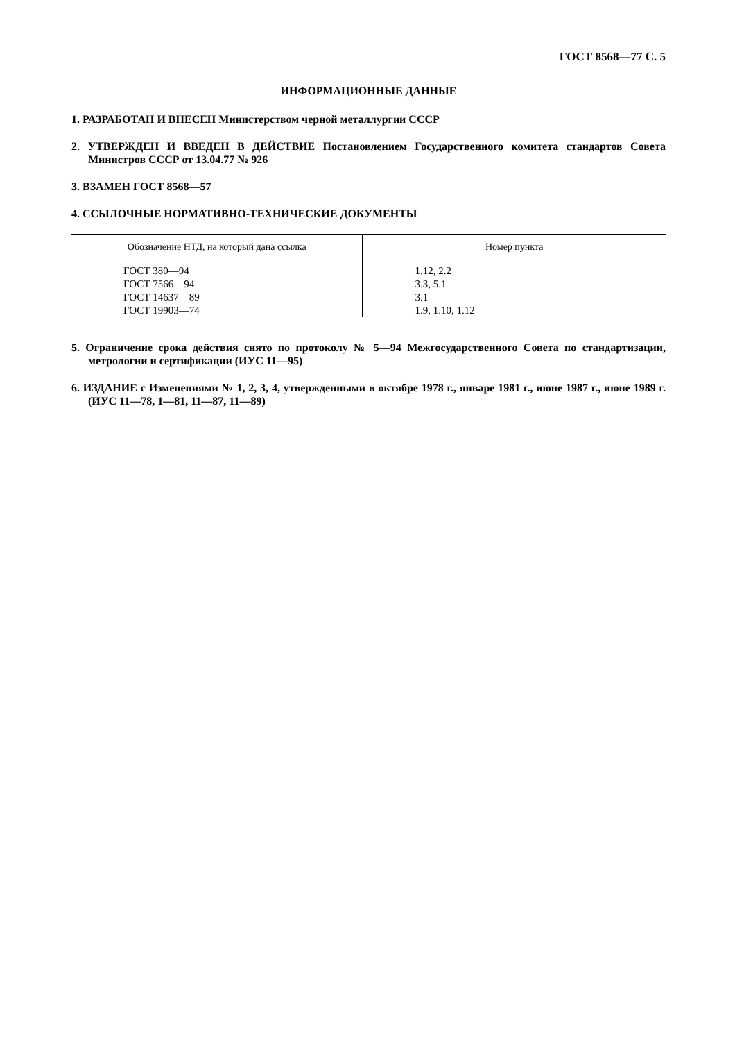ГОСТ 8568—77 С. 5
ИНФОРМАЦИОННЫЕ ДАННЫЕ
1. РАЗРАБОТАН И ВНЕСЕН Министерством черной металлургии СССР
2. УТВЕРЖДЕН И ВВЕДЕН В ДЕЙСТВИЕ Постановлением Государственного комитета стандартов Совета Министров СССР от 13.04.77 № 926
3. ВЗАМЕН ГОСТ 8568—57
4. ССЫЛОЧНЫЕ НОРМАТИВНО-ТЕХНИЧЕСКИЕ ДОКУМЕНТЫ
| Обозначение НТД, на который дана ссылка | Номер пункта |
| --- | --- |
| ГОСТ 380—94 ГОСТ 7566—94 ГОСТ 14637—89 ГОСТ 19903—74 | 1.12, 2.2 3.3, 5.1 3.1 1.9, 1.10, 1.12 |
5. Ограничение срока действия снято по протоколу № 5—94 Межгосударственного Совета по стандартизации, метрологии и сертификации (ИУС 11—95)
6. ИЗДАНИЕ с Изменениями № 1, 2, 3, 4, утвержденными в октябре 1978 г., январе 1981 г., июне 1987 г., июне 1989 г. (ИУС 11—78, 1—81, 11—87, 11—89)